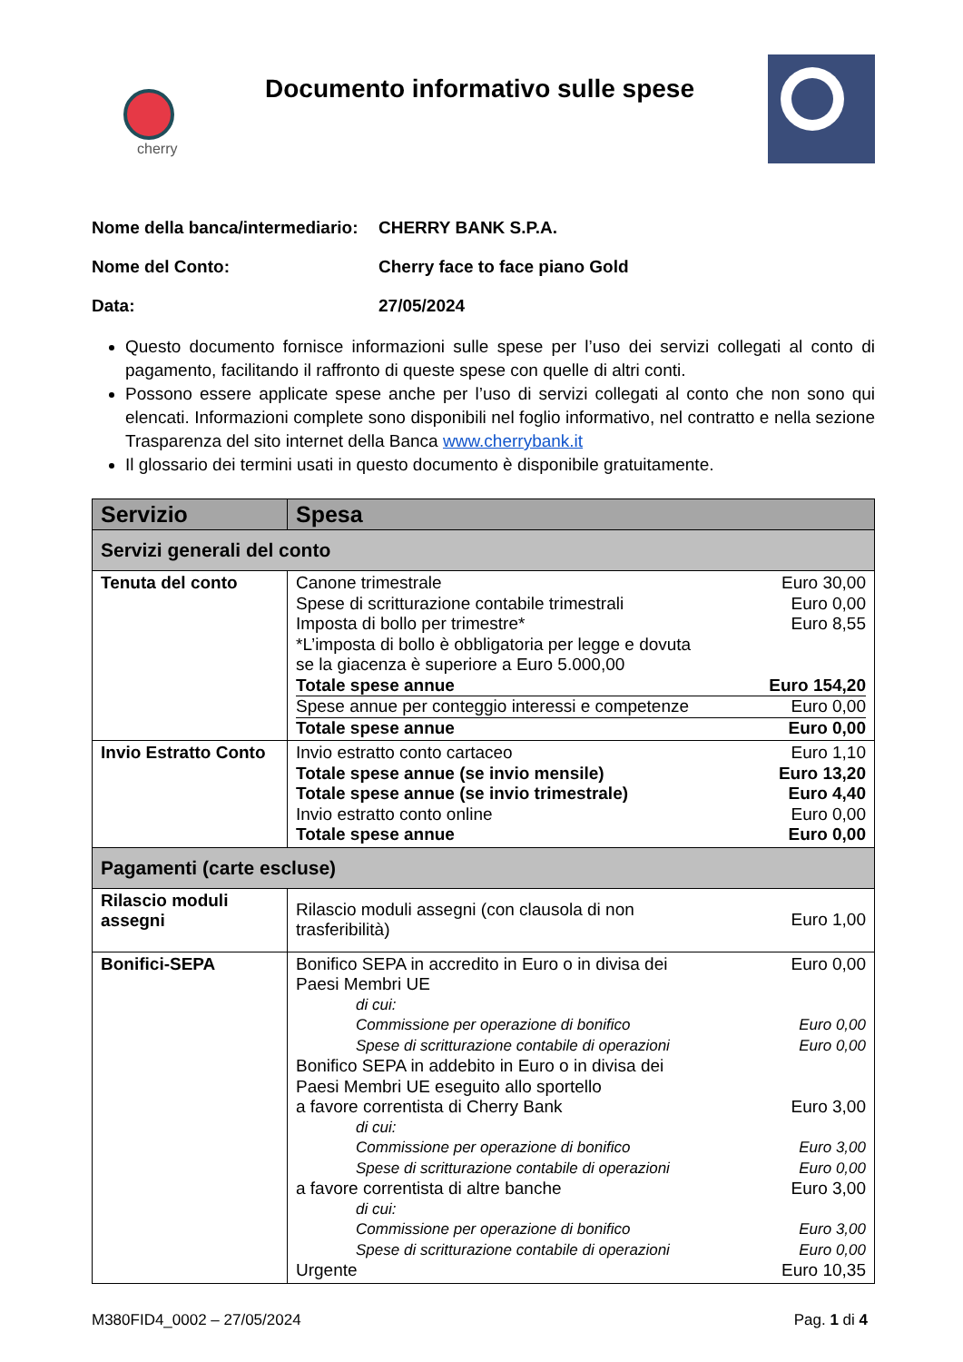cherry
Documento informativo sulle spese
Nome della banca/intermediario:
CHERRY BANK S.P.A.
Nome del Conto: Cherry face to face piano Gold
Data: 27/05/2024
Questo documento fornisce informazioni sulle spese per l’uso dei servizi collegati al conto di pagamento, facilitando il raffronto di queste spese con quelle di altri conti.
Possono essere applicate spese anche per l’uso di servizi collegati al conto che non sono qui elencati. Informazioni complete sono disponibili nel foglio informativo, nel contratto e nella sezione Trasparenza del sito internet della Banca www.cherrybank.it
Il glossario dei termini usati in questo documento è disponibile gratuitamente.
| Servizio | Spesa |
| --- | --- |
| Servizi generali del conto | |
| Tenuta del conto | Canone trimestrale Euro 30,00 Spese di scritturazione contabile trimestrali Euro 0,00 Imposta di bollo per trimestre* Euro 8,55 *L’imposta di bollo è obbligatoria per legge e dovuta se la giacenza è superiore a Euro 5.000,00 Totale spese annue Euro 154,20 Spese annue per conteggio interessi e competenze Euro 0,00 Totale spese annue Euro 0,00 |
| Invio Estratto Conto | Invio estratto conto cartaceo Euro 1,10 Totale spese annue (se invio mensile) Euro 13,20 Totale spese annue (se invio trimestrale) Euro 4,40 Invio estratto conto online Euro 0,00 Totale spese annue Euro 0,00 |
| Pagamenti (carte escluse) | |
| Rilascio moduli assegni | Rilascio moduli assegni (con clausola di non trasferibilità) Euro 1,00 |
| Bonifici-SEPA | Bonifico SEPA in accredito in Euro o in divisa dei Paesi Membri UE Euro 0,00 di cui: Commissione per operazione di bonifico Euro 0,00 Spese di scritturazione contabile di operazioni Euro 0,00 Bonifico SEPA in addebito in Euro o in divisa dei Paesi Membri UE eseguito allo sportello a favore correntista di Cherry Bank Euro 3,00 di cui: Commissione per operazione di bonifico Euro 3,00 Spese di scritturazione contabile di operazioni Euro 0,00 a favore correntista di altre banche Euro 3,00 di cui: Commissione per operazione di bonifico Euro 3,00 Spese di scritturazione contabile di operazioni Euro 0,00 Urgente Euro 10,35 |
M380FID4_0002 – 27/05/2024 Pag. 1 di 4